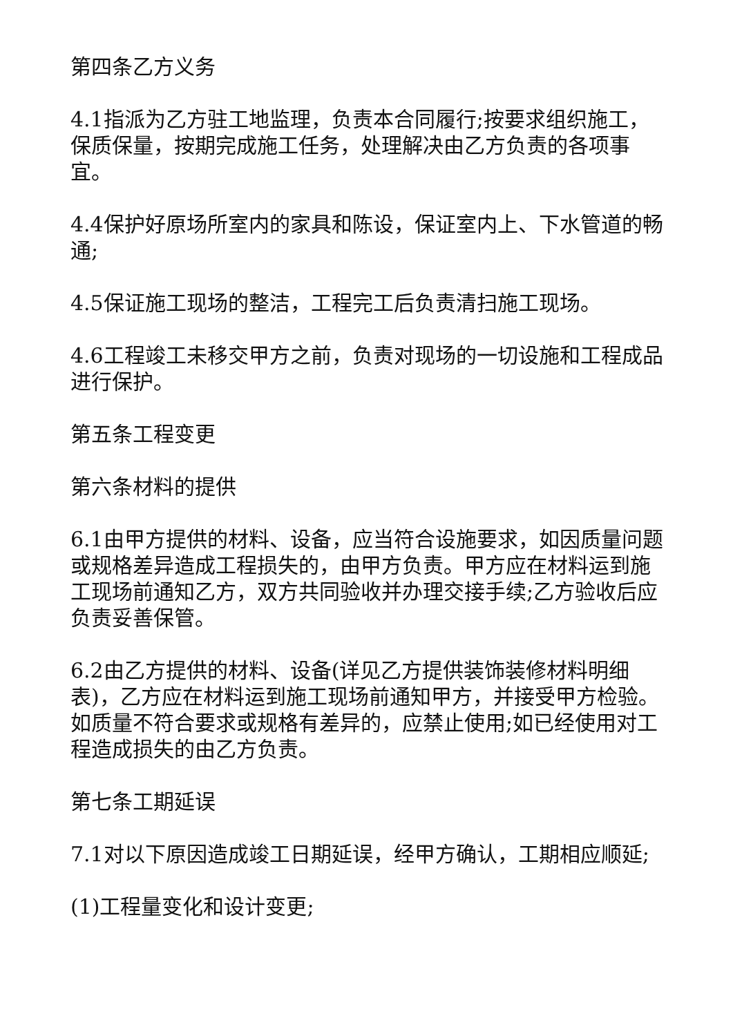第四条乙方义务
4.1指派为乙方驻工地监理，负责本合同履行;按要求组织施工，保质保量，按期完成施工任务，处理解决由乙方负责的各项事宜。
4.4保护好原场所室内的家具和陈设，保证室内上、下水管道的畅通;
4.5保证施工现场的整洁，工程完工后负责清扫施工现场。
4.6工程竣工未移交甲方之前，负责对现场的一切设施和工程成品进行保护。
第五条工程变更
第六条材料的提供
6.1由甲方提供的材料、设备，应当符合设施要求，如因质量问题或规格差异造成工程损失的，由甲方负责。甲方应在材料运到施工现场前通知乙方，双方共同验收并办理交接手续;乙方验收后应负责妥善保管。
6.2由乙方提供的材料、设备(详见乙方提供装饰装修材料明细表)，乙方应在材料运到施工现场前通知甲方，并接受甲方检验。如质量不符合要求或规格有差异的，应禁止使用;如已经使用对工程造成损失的由乙方负责。
第七条工期延误
7.1对以下原因造成竣工日期延误，经甲方确认，工期相应顺延;
(1)工程量变化和设计变更;